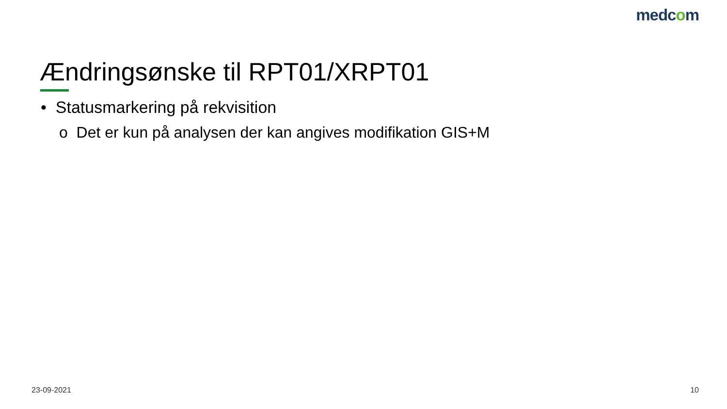medcom
Ændringsønske til RPT01/XRPT01
• Statusmarkering på rekvisition
o Det er kun på analysen der kan angives modifikation GIS+M
23-09-2021 10